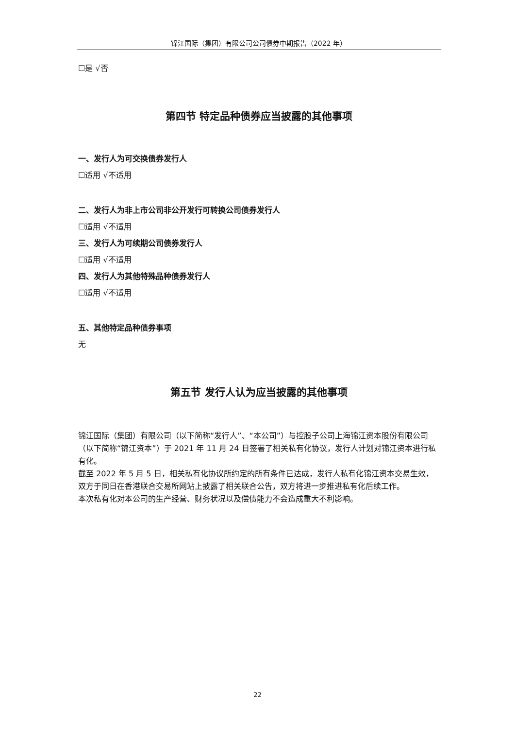锦江国际（集团）有限公司公司债券中期报告（2022 年）
☐是 √否
第四节 特定品种债券应当披露的其他事项
一、发行人为可交换债券发行人
☐适用 √不适用
二、发行人为非上市公司非公开发行可转换公司债券发行人
☐适用 √不适用
三、发行人为可续期公司债券发行人
☐适用 √不适用
四、发行人为其他特殊品种债券发行人
☐适用 √不适用
五、其他特定品种债券事项
无
第五节 发行人认为应当披露的其他事项
锦江国际（集团）有限公司（以下简称“发行人”、“本公司”）与控股子公司上海锦江资本股份有限公司（以下简称“锦江资本”）于 2021 年 11 月 24 日签署了相关私有化协议，发行人计划对锦江资本进行私有化。
截至 2022 年 5 月 5 日，相关私有化协议所约定的所有条件已达成，发行人私有化锦江资本交易生效，双方于同日在香港联合交易所网站上披露了相关联合公告，双方将进一步推进私有化后续工作。
本次私有化对本公司的生产经营、财务状况以及偿债能力不会造成重大不利影响。
22